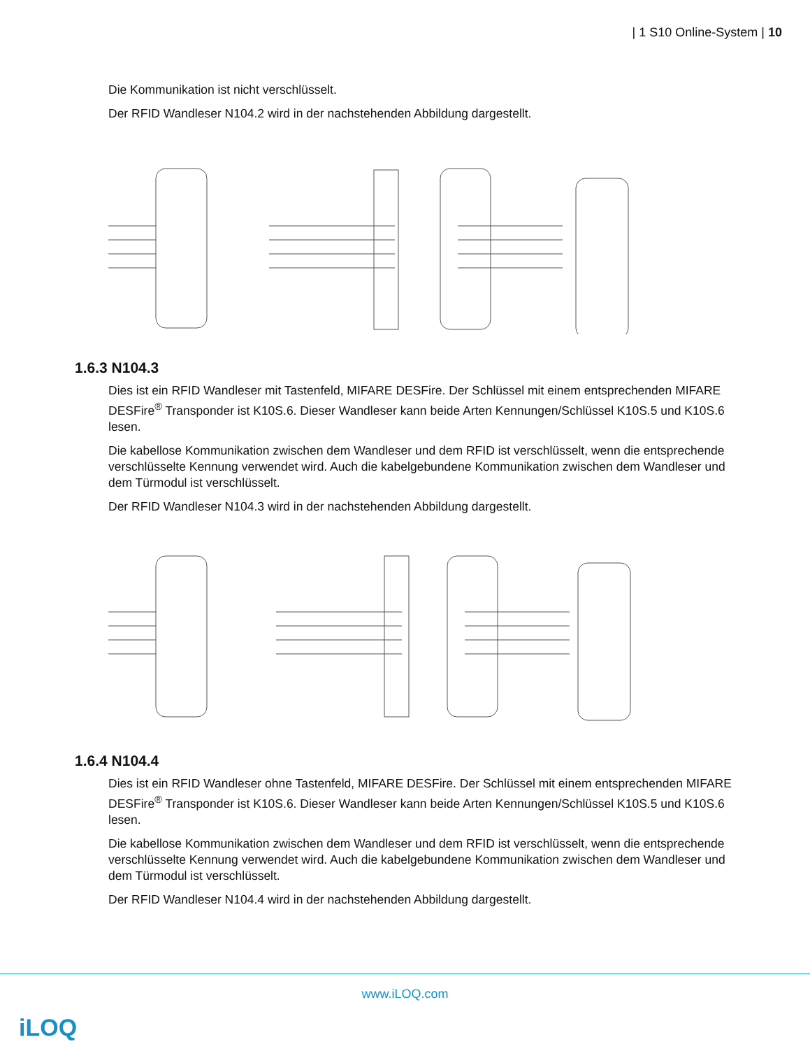| 1 S10 Online-System | 10
Die Kommunikation ist nicht verschlüsselt.
Der RFID Wandleser N104.2 wird in der nachstehenden Abbildung dargestellt.
1.6.3 N104.3
Dies ist ein RFID Wandleser mit Tastenfeld, MIFARE DESFire. Der Schlüssel mit einem entsprechenden MIFARE DESFire<sup>®</sup> Transponder ist K10S.6. Dieser Wandleser kann beide Arten Kennungen/Schlüssel K10S.5 und K10S.6 lesen.
Die kabellose Kommunikation zwischen dem Wandleser und dem RFID ist verschlüsselt, wenn die entsprechende verschlüsselte Kennung verwendet wird. Auch die kabelgebundene Kommunikation zwischen dem Wandleser und dem Türmodul ist verschlüsselt.
Der RFID Wandleser N104.3 wird in der nachstehenden Abbildung dargestellt.
1.6.4 N104.4
Dies ist ein RFID Wandleser ohne Tastenfeld, MIFARE DESFire. Der Schlüssel mit einem entsprechenden MIFARE DESFire<sup>®</sup> Transponder ist K10S.6. Dieser Wandleser kann beide Arten Kennungen/Schlüssel K10S.5 und K10S.6 lesen.
Die kabellose Kommunikation zwischen dem Wandleser und dem RFID ist verschlüsselt, wenn die entsprechende verschlüsselte Kennung verwendet wird. Auch die kabelgebundene Kommunikation zwischen dem Wandleser und dem Türmodul ist verschlüsselt.
Der RFID Wandleser N104.4 wird in der nachstehenden Abbildung dargestellt.
www.iLOQ.com
iLOQ